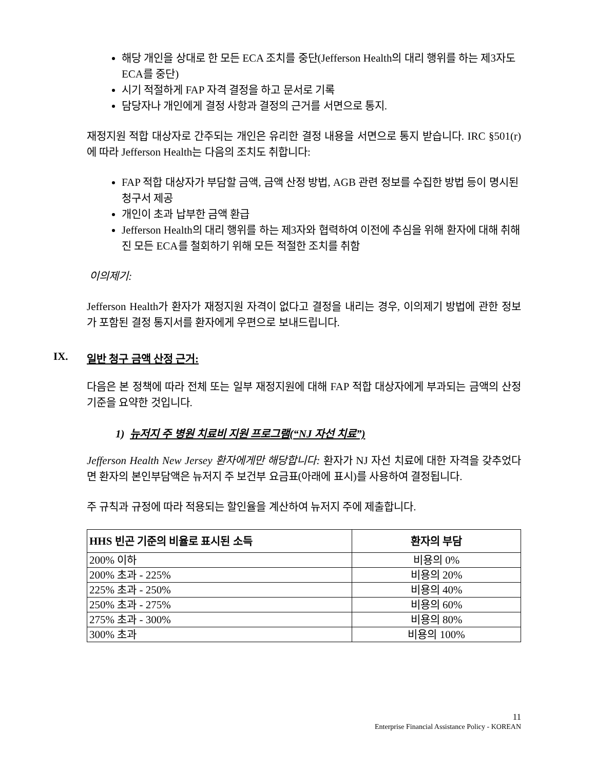해당 개인을 상대로 한 모든 ECA 조치를 중단(Jefferson Health의 대리 행위를 하는 제3자도 ECA를 중단)
시기 적절하게 FAP 자격 결정을 하고 문서로 기록
담당자나 개인에게 결정 사항과 결정의 근거를 서면으로 통지.
재정지원 적합 대상자로 간주되는 개인은 유리한 결정 내용을 서면으로 통지 받습니다. IRC §501(r)에 따라 Jefferson Health는 다음의 조치도 취합니다:
FAP 적합 대상자가 부담할 금액, 금액 산정 방법, AGB 관련 정보를 수집한 방법 등이 명시된 청구서 제공
개인이 초과 납부한 금액 환급
Jefferson Health의 대리 행위를 하는 제3자와 협력하여 이전에 추심을 위해 환자에 대해 취해진 모든 ECA를 철회하기 위해 모든 적절한 조치를 취함
이의제기:
Jefferson Health가 환자가 재정지원 자격이 없다고 결정을 내리는 경우, 이의제기 방법에 관한 정보가 포함된 결정 통지서를 환자에게 우편으로 보내드립니다.
IX. 일반 청구 금액 산정 근거:
다음은 본 정책에 따라 전체 또는 일부 재정지원에 대해 FAP 적합 대상자에게 부과되는 금액의 산정 기준을 요약한 것입니다.
1) 뉴저지 주 병원 치료비 지원 프로그램(“NJ 자선 치료”)
Jefferson Health New Jersey 환자에게만 해당합니다: 환자가 NJ 자선 치료에 대한 자격을 갖추었다면 환자의 본인부담액은 뉴저지 주 보건부 요금표(아래에 표시)를 사용하여 결정됩니다.
주 규칙과 규정에 따라 적용되는 할인율을 계산하여 뉴저지 주에 제출합니다.
| HHS 빈곤 기준의 비율로 표시된 소득 | 환자의 부담 |
| --- | --- |
| 200% 이하 | 비용의 0% |
| 200% 초과 - 225% | 비용의 20% |
| 225% 초과 - 250% | 비용의 40% |
| 250% 초과 - 275% | 비용의 60% |
| 275% 초과 - 300% | 비용의 80% |
| 300% 초과 | 비용의 100% |
11
Enterprise Financial Assistance Policy - KOREAN